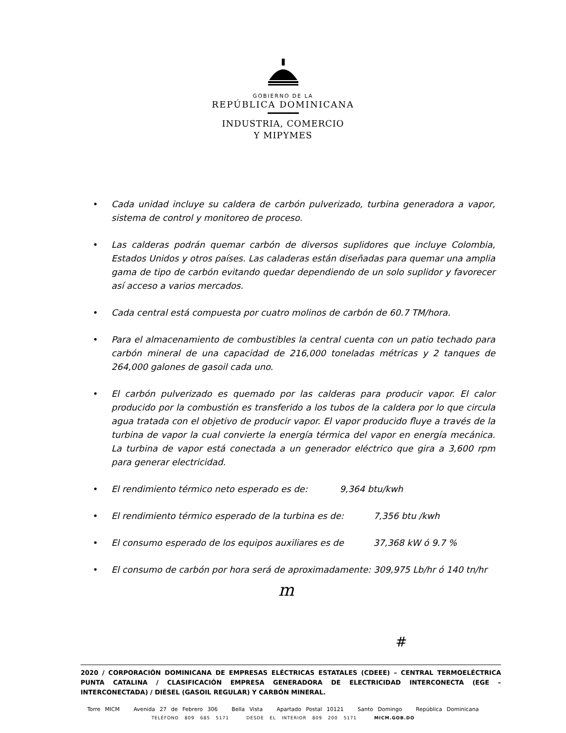GOBIERNO DE LA
REPÚBLICA DOMINICANA
INDUSTRIA, COMERCIO
Y MIPYMES
• Cada unidad incluye su caldera de carbón pulverizado, turbina generadora a vapor, sistema de control y monitoreo de proceso.
• Las calderas podrán quemar carbón de diversos suplidores que incluye Colombia, Estados Unidos y otros países. Las caladeras están diseñadas para quemar una amplia gama de tipo de carbón evitando quedar dependiendo de un solo suplidor y favorecer así acceso a varios mercados.
• Cada central está compuesta por cuatro molinos de carbón de 60.7 TM/hora.
• Para el almacenamiento de combustibles la central cuenta con un patio techado para carbón mineral de una capacidad de 216,000 toneladas métricas y 2 tanques de 264,000 galones de gasoil cada uno.
• El carbón pulverizado es quemado por las calderas para producir vapor. El calor producido por la combustión es transferido a los tubos de la caldera por lo que circula agua tratada con el objetivo de producir vapor. El vapor producido fluye a través de la turbina de vapor la cual convierte la energía térmica del vapor en energía mecánica. La turbina de vapor está conectada a un generador eléctrico que gira a 3,600 rpm para generar electricidad.
• El rendimiento térmico neto esperado es de: 9,364 btu/kwh
• El rendimiento térmico esperado de la turbina es de: 7,356 btu /kwh
• El consumo esperado de los equipos auxiliares es de 37,368 kW ó 9.7 %
• El consumo de carbón por hora será de aproximadamente: 309,975 Lb/hr ó 140 tn/hr
m
#
2020 / CORPORACIÓN DOMINICANA DE EMPRESAS ELÉCTRICAS ESTATALES (CDEEE) – CENTRAL TERMOELÉCTRICA PUNTA CATALINA / CLASIFICACIÓN EMPRESA GENERADORA DE ELECTRICIDAD INTERCONECTA (EGE – INTERCONECTADA) / DIÉSEL (GASOIL REGULAR) Y CARBÓN MINERAL.
Torre MICM Avenida 27 de Febrero 306 Bella Vista Apartado Postal 10121 Santo Domingo República Dominicana
TELÉFONO 809 685 5171 DESDE EL INTERIOR 809 200 5171 MICM.GOB.DO